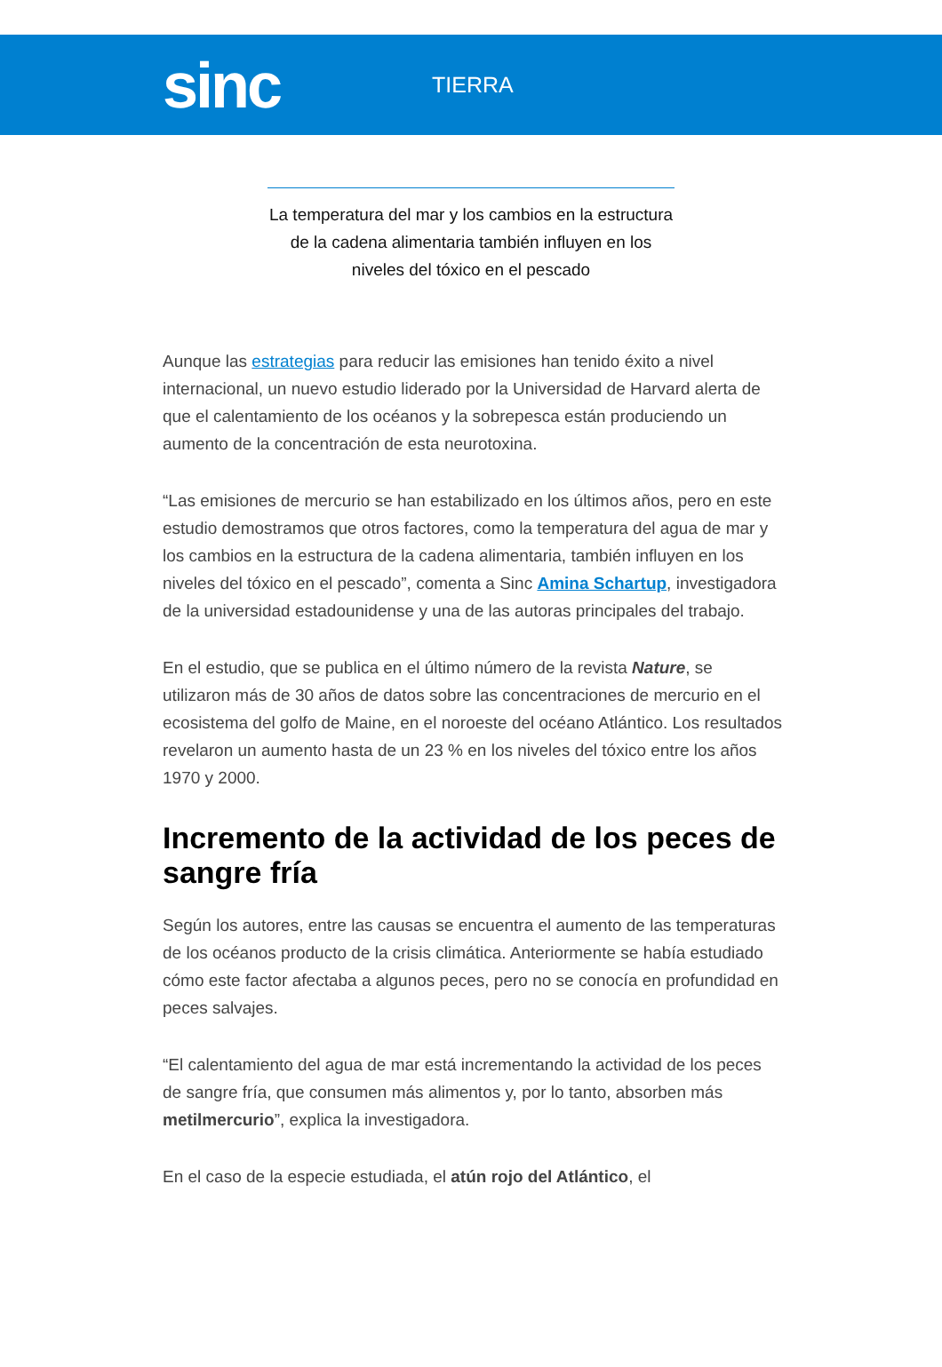sinc
TIERRA
La temperatura del mar y los cambios en la estructura de la cadena alimentaria también influyen en los niveles del tóxico en el pescado
Aunque las estrategias para reducir las emisiones han tenido éxito a nivel internacional, un nuevo estudio liderado por la Universidad de Harvard alerta de que el calentamiento de los océanos y la sobrepesca están produciendo un aumento de la concentración de esta neurotoxina.
“Las emisiones de mercurio se han estabilizado en los últimos años, pero en este estudio demostramos que otros factores, como la temperatura del agua de mar y los cambios en la estructura de la cadena alimentaria, también influyen en los niveles del tóxico en el pescado”, comenta a Sinc Amina Schartup, investigadora de la universidad estadounidense y una de las autoras principales del trabajo.
En el estudio, que se publica en el último número de la revista Nature, se utilizaron más de 30 años de datos sobre las concentraciones de mercurio en el ecosistema del golfo de Maine, en el noroeste del océano Atlántico. Los resultados revelaron un aumento hasta de un 23 % en los niveles del tóxico entre los años 1970 y 2000.
Incremento de la actividad de los peces de sangre fría
Según los autores, entre las causas se encuentra el aumento de las temperaturas de los océanos producto de la crisis climática. Anteriormente se había estudiado cómo este factor afectaba a algunos peces, pero no se conocía en profundidad en peces salvajes.
“El calentamiento del agua de mar está incrementando la actividad de los peces de sangre fría, que consumen más alimentos y, por lo tanto, absorben más metilmercurio”, explica la investigadora.
En el caso de la especie estudiada, el atún rojo del Atlántico, el